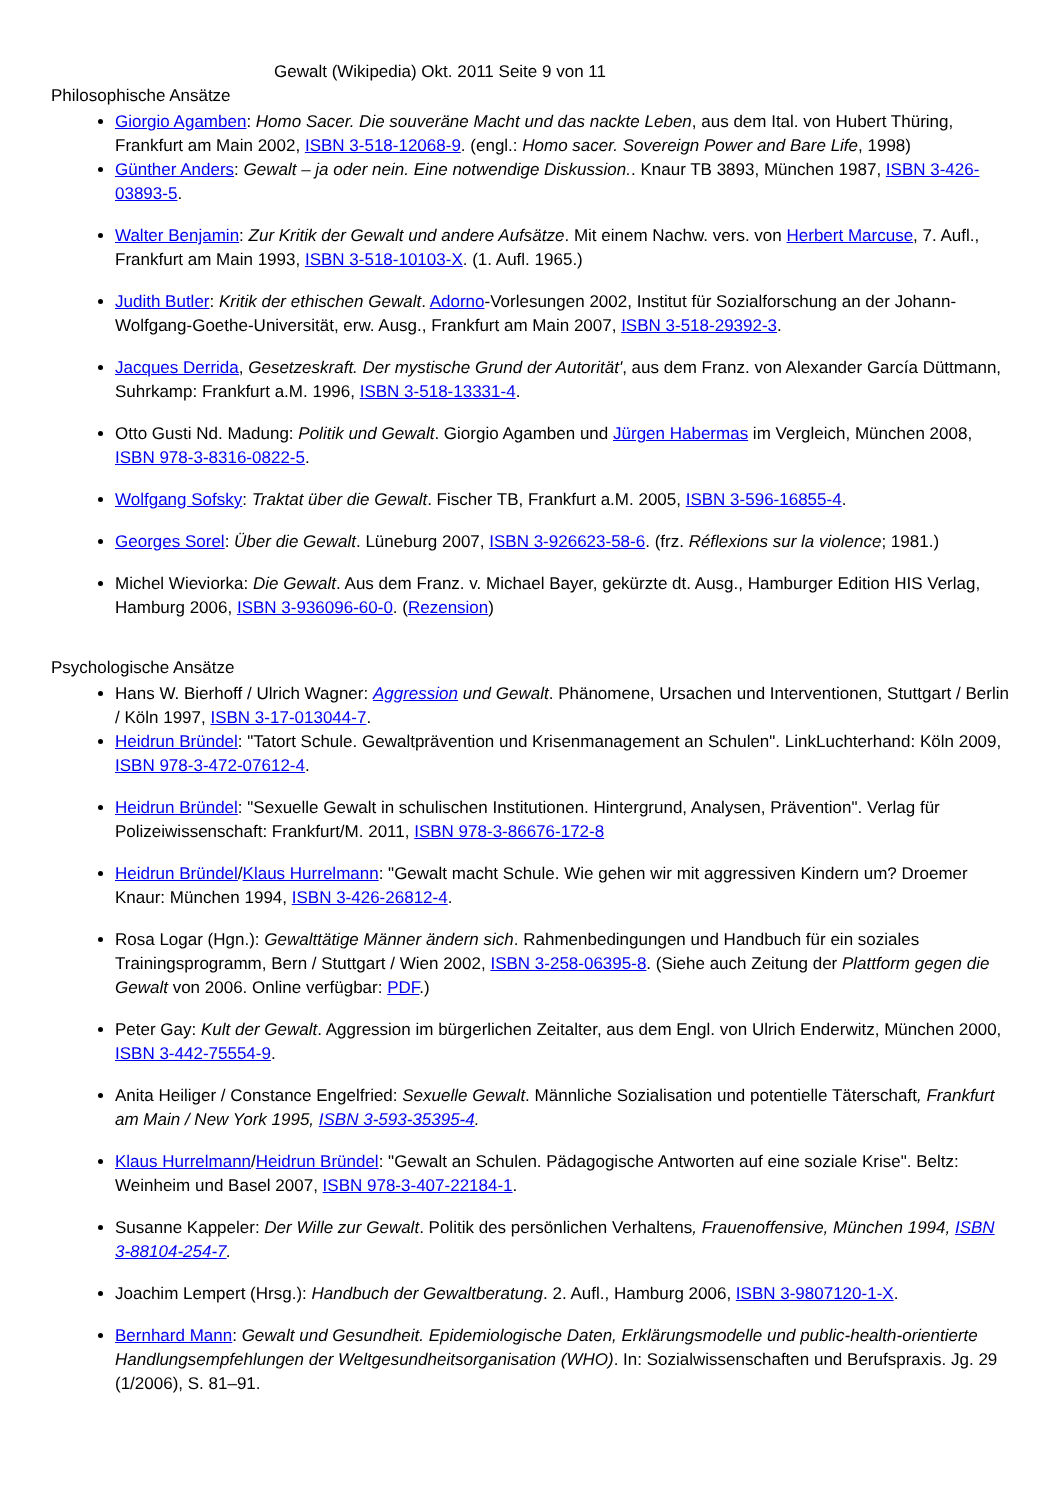Gewalt (Wikipedia) Okt. 2011 Seite 9 von 11
Philosophische Ansätze
Giorgio Agamben: Homo Sacer. Die souveräne Macht und das nackte Leben, aus dem Ital. von Hubert Thüring, Frankfurt am Main 2002, ISBN 3-518-12068-9. (engl.: Homo sacer. Sovereign Power and Bare Life, 1998)
Günther Anders: Gewalt – ja oder nein. Eine notwendige Diskussion.. Knaur TB 3893, München 1987, ISBN 3-426-03893-5.
Walter Benjamin: Zur Kritik der Gewalt und andere Aufsätze. Mit einem Nachw. vers. von Herbert Marcuse, 7. Aufl., Frankfurt am Main 1993, ISBN 3-518-10103-X. (1. Aufl. 1965.)
Judith Butler: Kritik der ethischen Gewalt. Adorno-Vorlesungen 2002, Institut für Sozialforschung an der Johann-Wolfgang-Goethe-Universität, erw. Ausg., Frankfurt am Main 2007, ISBN 3-518-29392-3.
Jacques Derrida, Gesetzeskraft. Der mystische Grund der Autorität', aus dem Franz. von Alexander García Düttmann, Suhrkamp: Frankfurt a.M. 1996, ISBN 3-518-13331-4.
Otto Gusti Nd. Madung: Politik und Gewalt. Giorgio Agamben und Jürgen Habermas im Vergleich, München 2008, ISBN 978-3-8316-0822-5.
Wolfgang Sofsky: Traktat über die Gewalt. Fischer TB, Frankfurt a.M. 2005, ISBN 3-596-16855-4.
Georges Sorel: Über die Gewalt. Lüneburg 2007, ISBN 3-926623-58-6. (frz. Réflexions sur la violence; 1981.)
Michel Wieviorka: Die Gewalt. Aus dem Franz. v. Michael Bayer, gekürzte dt. Ausg., Hamburger Edition HIS Verlag, Hamburg 2006, ISBN 3-936096-60-0. (Rezension)
Psychologische Ansätze
Hans W. Bierhoff / Ulrich Wagner: Aggression und Gewalt. Phänomene, Ursachen und Interventionen, Stuttgart / Berlin / Köln 1997, ISBN 3-17-013044-7.
Heidrun Bründel: "Tatort Schule. Gewaltprävention und Krisenmanagement an Schulen". LinkLuchterhand: Köln 2009, ISBN 978-3-472-07612-4.
Heidrun Bründel: "Sexuelle Gewalt in schulischen Institutionen. Hintergrund, Analysen, Prävention". Verlag für Polizeiwissenschaft: Frankfurt/M. 2011, ISBN 978-3-86676-172-8
Heidrun Bründel/Klaus Hurrelmann: "Gewalt macht Schule. Wie gehen wir mit aggressiven Kindern um? Droemer Knaur: München 1994, ISBN 3-426-26812-4.
Rosa Logar (Hgn.): Gewalttätige Männer ändern sich. Rahmenbedingungen und Handbuch für ein soziales Trainingsprogramm, Bern / Stuttgart / Wien 2002, ISBN 3-258-06395-8. (Siehe auch Zeitung der Plattform gegen die Gewalt von 2006. Online verfügbar: PDF.)
Peter Gay: Kult der Gewalt. Aggression im bürgerlichen Zeitalter, aus dem Engl. von Ulrich Enderwitz, München 2000, ISBN 3-442-75554-9.
Anita Heiliger / Constance Engelfried: Sexuelle Gewalt. Männliche Sozialisation und potentielle Täterschaft, Frankfurt am Main / New York 1995, ISBN 3-593-35395-4.
Klaus Hurrelmann/Heidrun Bründel: "Gewalt an Schulen. Pädagogische Antworten auf eine soziale Krise". Beltz: Weinheim und Basel 2007, ISBN 978-3-407-22184-1.
Susanne Kappeler: Der Wille zur Gewalt. Politik des persönlichen Verhaltens, Frauenoffensive, München 1994, ISBN 3-88104-254-7.
Joachim Lempert (Hrsg.): Handbuch der Gewaltberatung. 2. Aufl., Hamburg 2006, ISBN 3-9807120-1-X.
Bernhard Mann: Gewalt und Gesundheit. Epidemiologische Daten, Erklärungsmodelle und public-health-orientierte Handlungsempfehlungen der Weltgesundheitsorganisation (WHO). In: Sozialwissenschaften und Berufspraxis. Jg. 29 (1/2006), S. 81–91.